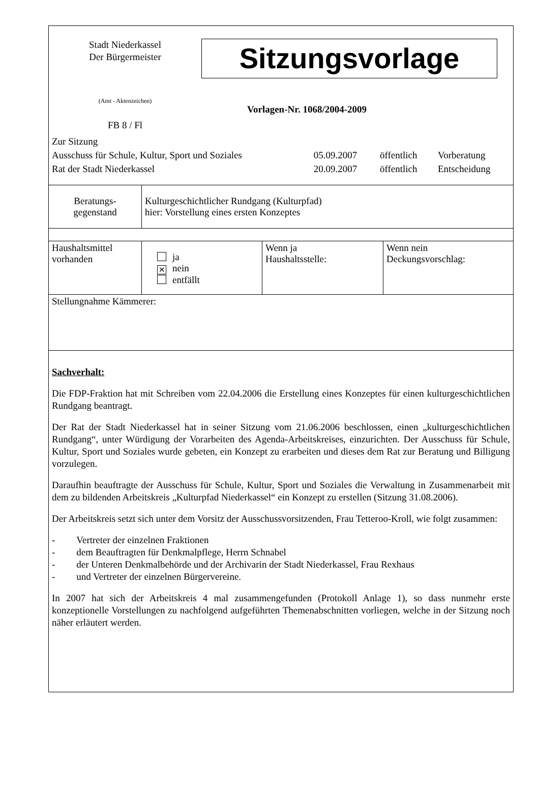Stadt Niederkassel
Der Bürgermeister
Sitzungsvorlage
(Amt - Aktenzeichen)
FB 8 / Fl
Vorlagen-Nr. 1068/2004-2009
| Zur Sitzung | | | |
| Ausschuss für Schule, Kultur, Sport und Soziales | 05.09.2007 | öffentlich | Vorberatung |
| Rat der Stadt Niederkassel | 20.09.2007 | öffentlich | Entscheidung |
| Beratungs- gegenstand | Kulturgeschichtlicher Rundgang (Kulturpfad) hier: Vorstellung eines ersten Konzeptes |
| Haushaltsmittel vorhanden | ja ✕ nein entfällt | Wenn ja Haushaltsstelle: | Wenn nein Deckungsvorschlag: |
| Stellungnahme Kämmerer: | | | |
Sachverhalt:
Die FDP-Fraktion hat mit Schreiben vom 22.04.2006 die Erstellung eines Konzeptes für einen kulturgeschichtlichen Rundgang beantragt.
Der Rat der Stadt Niederkassel hat in seiner Sitzung vom 21.06.2006 beschlossen, einen „kulturgeschichtlichen Rundgang“, unter Würdigung der Vorarbeiten des Agenda-Arbeitskreises, einzurichten. Der Ausschuss für Schule, Kultur, Sport und Soziales wurde gebeten, ein Konzept zu erarbeiten und dieses dem Rat zur Beratung und Billigung vorzulegen.
Daraufhin beauftragte der Ausschuss für Schule, Kultur, Sport und Soziales die Verwaltung in Zusammenarbeit mit dem zu bildenden Arbeitskreis „Kulturpfad Niederkassel“ ein Konzept zu erstellen (Sitzung 31.08.2006).
Der Arbeitskreis setzt sich unter dem Vorsitz der Ausschussvorsitzenden, Frau Tetteroo-Kroll, wie folgt zusammen:
- Vertreter der einzelnen Fraktionen
- dem Beauftragten für Denkmalpflege, Herrn Schnabel
- der Unteren Denkmalbehörde und der Archivarin der Stadt Niederkassel, Frau Rexhaus
- und Vertreter der einzelnen Bürgervereine.
In 2007 hat sich der Arbeitskreis 4 mal zusammengefunden (Protokoll Anlage 1), so dass nunmehr erste konzeptionelle Vorstellungen zu nachfolgend aufgeführten Themenabschnitten vorliegen, welche in der Sitzung noch näher erläutert werden.